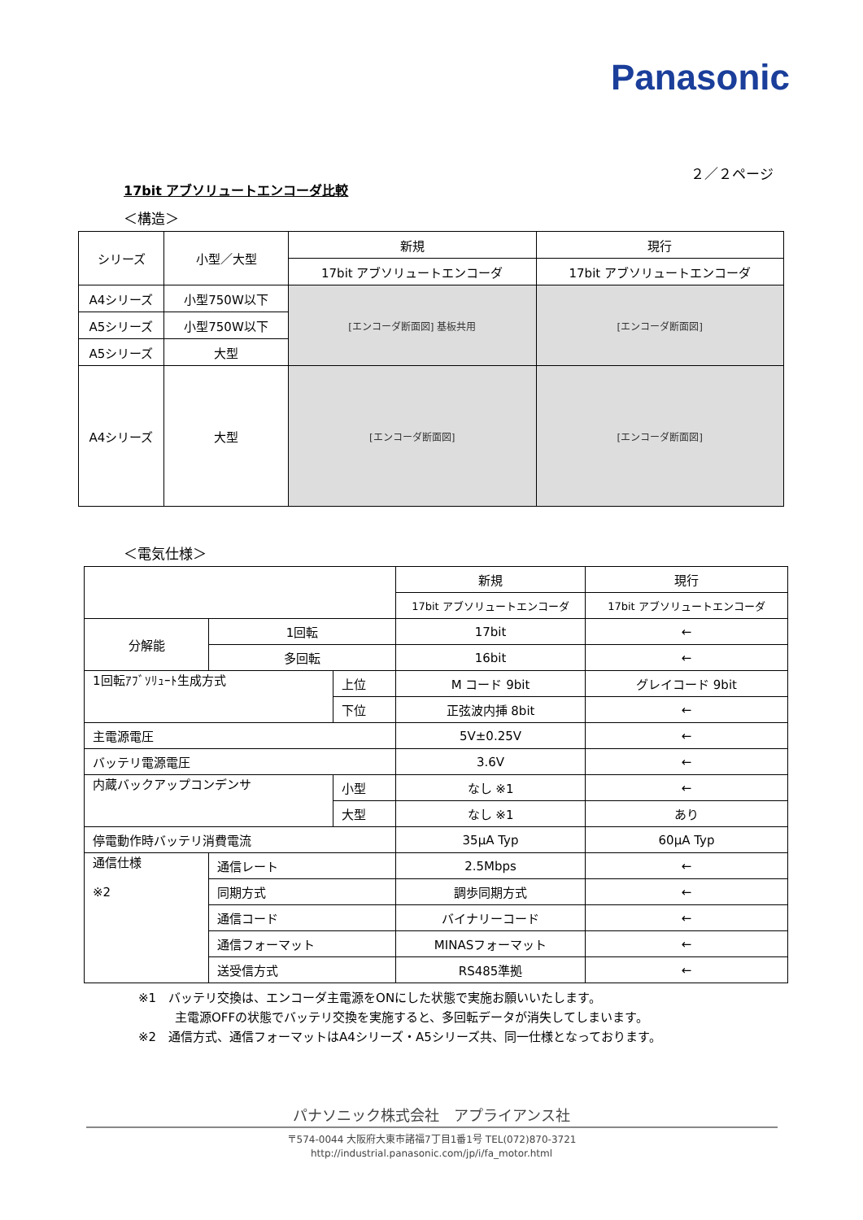Panasonic
２／２ページ
17bit アブソリュートエンコーダ比較
＜構造＞
| シリーズ | 小型／大型 | 新規 | 現行 |
| | | 17bit アブソリュートエンコーダ | 17bit アブソリュートエンコーダ |
| A4シリーズ | 小型750W以下 | [エンコーダ断面図] 基板共用 | [エンコーダ断面図] |
| A5シリーズ | 小型750W以下 | | |
| A5シリーズ | 大型 | | |
| A4シリーズ | 大型 | [エンコーダ断面図] | [エンコーダ断面図] |
＜電気仕様＞
| | | | 新規 | 現行 |
| | | | 17bit アブソリュートエンコーダ | 17bit アブソリュートエンコーダ |
| 分解能 | 1回転 | | 17bit | ← |
| | 多回転 | | 16bit | ← |
| 1回転ｱﾌﾞｿﾘｭｰﾄ生成方式 | | 上位 | M コード 9bit | グレイコード 9bit |
| | | 下位 | 正弦波内挿 8bit | ← |
| 主電源電圧 | | | 5V±0.25V | ← |
| バッテリ電源電圧 | | | 3.6V | ← |
| 内蔵バックアップコンデンサ | | 小型 | なし ※1 | ← |
| | | 大型 | なし ※1 | あり |
| 停電動作時バッテリ消費電流 | | | 35μA Typ | 60μA Typ |
| 通信仕様 ※2 | 通信レート | | 2.5Mbps | ← |
| | 同期方式 | | 調歩同期方式 | ← |
| | 通信コード | | バイナリーコード | ← |
| | 通信フォーマット | | MINASフォーマット | ← |
| | 送受信方式 | | RS485準拠 | ← |
※1　バッテリ交換は、エンコーダ主電源をONにした状態で実施お願いいたします。
　　　主電源OFFの状態でバッテリ交換を実施すると、多回転データが消失してしまいます。
※2　通信方式、通信フォーマットはA4シリーズ・A5シリーズ共、同一仕様となっております。
パナソニック株式会社　アプライアンス社
〒574-0044 大阪府大東市諸福7丁目1番1号 TEL(072)870-3721
http://industrial.panasonic.com/jp/i/fa_motor.html